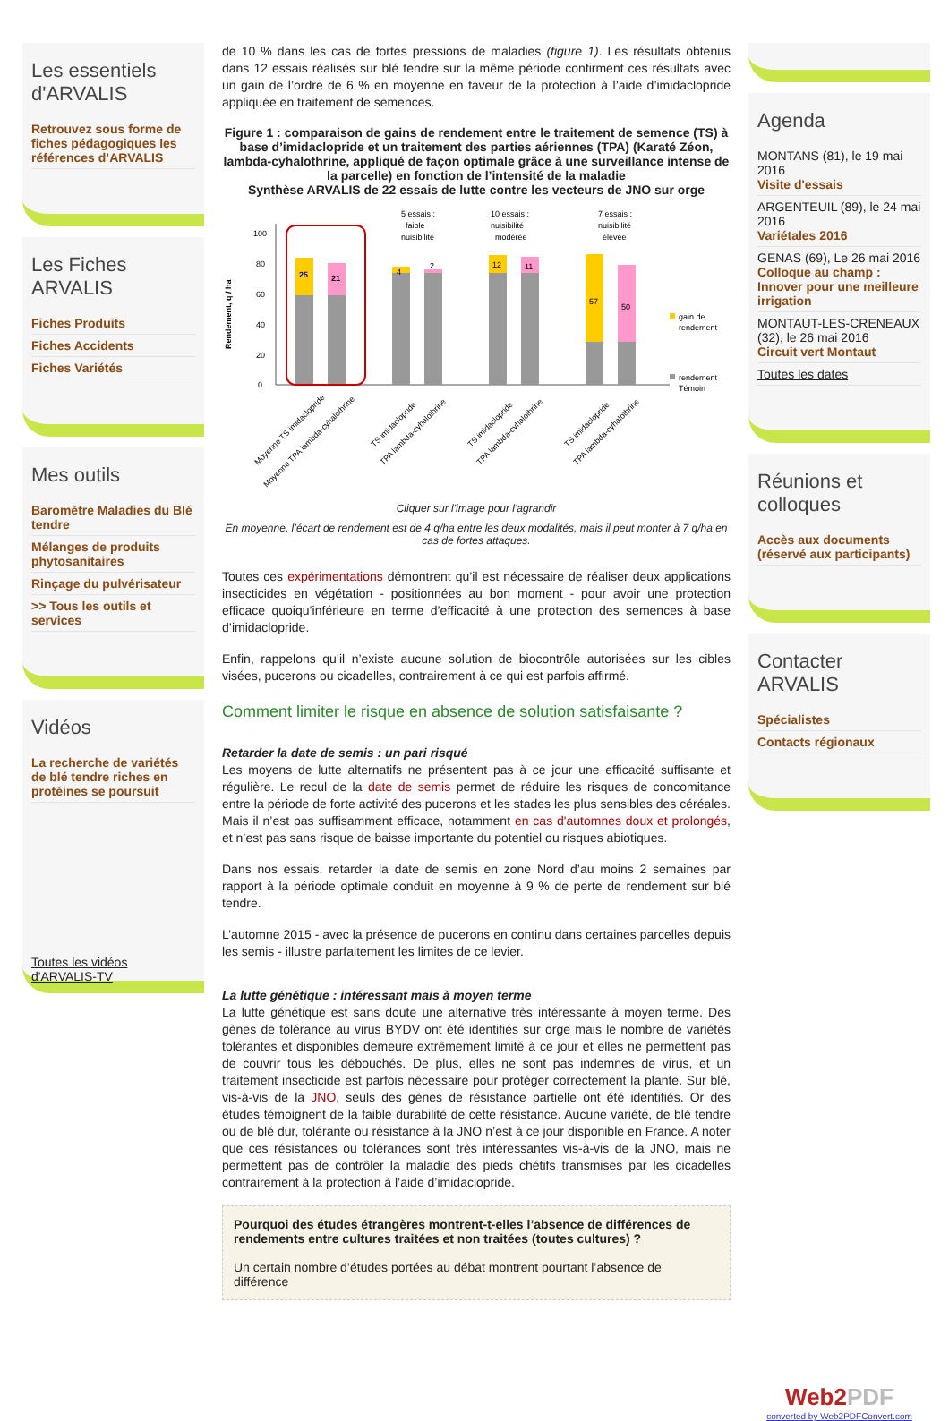Les essentiels d'ARVALIS
Retrouvez sous forme de fiches pédagogiques les références d’ARVALIS
Les Fiches ARVALIS
Fiches Produits
Fiches Accidents
Fiches Variétés
Mes outils
Baromètre Maladies du Blé tendre
Mélanges de produits phytosanitaires
Rinçage du pulvérisateur
>> Tous les outils et services
Vidéos
La recherche de variétés de blé tendre riches en protéines se poursuit
Toutes les vidéos d'ARVALIS-TV
de 10 % dans les cas de fortes pressions de maladies (figure 1). Les résultats obtenus dans 12 essais réalisés sur blé tendre sur la même période confirment ces résultats avec un gain de l’ordre de 6 % en moyenne en faveur de la protection à l’aide d’imidaclopride appliquée en traitement de semences.
Figure 1 : comparaison de gains de rendement entre le traitement de semence (TS) à base d’imidaclopride et un traitement des parties aériennes (TPA) (Karaté Zéon, lambda-cyhalothrine, appliqué de façon optimale grâce à une surveillance intense de la parcelle) en fonction de l’intensité de la maladie
Synthèse ARVALIS de 22 essais de lutte contre les vecteurs de JNO sur orge
Rendement, q / ha
0
20
40
60
80
100
25
21
4
2
12
11
57
50
5 essais :
10 essais :
7 essais :
faible
nuisibilité
nuisibilité
nuisibilité
modérée
élevée
gain de
rendement
rendement
Témoin
Moyenne TS imidaclopride
Moyenne TPA lambda-cyhalothrine
TS imidaclopride
TPA lambda-cyhalothrine
TS imidaclopride
TPA lambda-cyhalothrine
TS imidaclopride
TPA lambda-cyhalothrine
Cliquer sur l'image pour l'agrandir
En moyenne, l’écart de rendement est de 4 q/ha entre les deux modalités, mais il peut monter à 7 q/ha en cas de fortes attaques.
Toutes ces expérimentations démontrent qu’il est nécessaire de réaliser deux applications insecticides en végétation - positionnées au bon moment - pour avoir une protection efficace quoiqu’inférieure en terme d’efficacité à une protection des semences à base d’imidaclopride.
Enfin, rappelons qu’il n’existe aucune solution de biocontrôle autorisées sur les cibles visées, pucerons ou cicadelles, contrairement à ce qui est parfois affirmé.
Comment limiter le risque en absence de solution satisfaisante ?
Retarder la date de semis : un pari risqué
Les moyens de lutte alternatifs ne présentent pas à ce jour une efficacité suffisante et régulière. Le recul de la date de semis permet de réduire les risques de concomitance entre la période de forte activité des pucerons et les stades les plus sensibles des céréales. Mais il n’est pas suffisamment efficace, notamment en cas d'automnes doux et prolongés, et n’est pas sans risque de baisse importante du potentiel ou risques abiotiques.
Dans nos essais, retarder la date de semis en zone Nord d’au moins 2 semaines par rapport à la période optimale conduit en moyenne à 9 % de perte de rendement sur blé tendre.
L’automne 2015 - avec la présence de pucerons en continu dans certaines parcelles depuis les semis - illustre parfaitement les limites de ce levier.
La lutte génétique : intéressant mais à moyen terme
La lutte génétique est sans doute une alternative très intéressante à moyen terme. Des gènes de tolérance au virus BYDV ont été identifiés sur orge mais le nombre de variétés tolérantes et disponibles demeure extrêmement limité à ce jour et elles ne permettent pas de couvrir tous les débouchés. De plus, elles ne sont pas indemnes de virus, et un traitement insecticide est parfois nécessaire pour protéger correctement la plante. Sur blé, vis-à-vis de la JNO, seuls des gènes de résistance partielle ont été identifiés. Or des études témoignent de la faible durabilité de cette résistance. Aucune variété, de blé tendre ou de blé dur, tolérante ou résistance à la JNO n’est à ce jour disponible en France. A noter que ces résistances ou tolérances sont très intéressantes vis-à-vis de la JNO, mais ne permettent pas de contrôler la maladie des pieds chétifs transmises par les cicadelles contrairement à la protection à l’aide d’imidaclopride.
Pourquoi des études étrangères montrent-t-elles l’absence de différences de rendements entre cultures traitées et non traitées (toutes cultures) ?
Un certain nombre d’études portées au débat montrent pourtant l’absence de différence
Agenda
MONTANS (81), le 19 mai 2016
Visite d'essais
ARGENTEUIL (89), le 24 mai 2016
Variétales 2016
GENAS (69), Le 26 mai 2016
Colloque au champ : Innover pour une meilleure irrigation
MONTAUT-LES-CRENEAUX (32), le 26 mai 2016
Circuit vert Montaut
Toutes les dates
Réunions et colloques
Accès aux documents (réservé aux participants)
Contacter ARVALIS
Spécialistes
Contacts régionaux
Web2PDF
converted by Web2PDFConvert.com